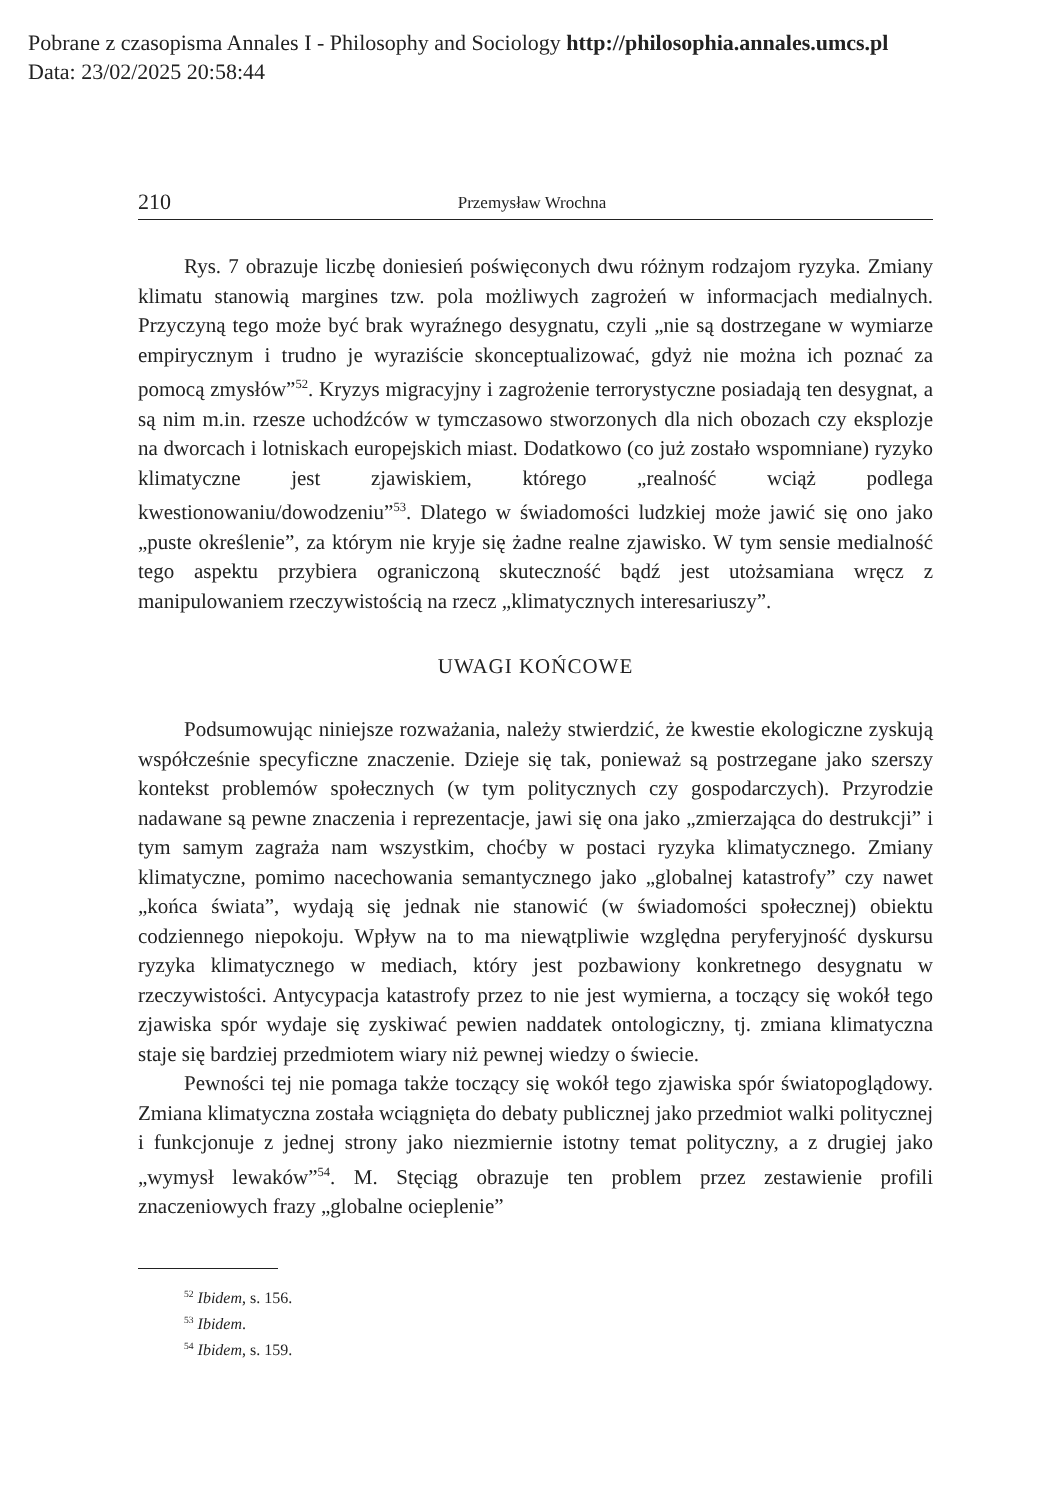Pobrane z czasopisma Annales I - Philosophy and Sociology http://philosophia.annales.umcs.pl
Data: 23/02/2025 20:58:44
210 Przemysław Wrochna
Rys. 7 obrazuje liczbę doniesień poświęconych dwu różnym rodzajom ryzyka. Zmiany klimatu stanowią margines tzw. pola możliwych zagrożeń w informacjach medialnych. Przyczyną tego może być brak wyraźnego desygnatu, czyli „nie są dostrzegane w wymiarze empirycznym i trudno je wyraziście skonceptualizować, gdyż nie można ich poznać za pomocą zmysłów”<sup>52</sup>. Kryzys migracyjny i zagrożenie terrorystyczne posiadają ten desygnat, a są nim m.in. rzesze uchodźców w tymczasowo stworzonych dla nich obozach czy eksplozje na dworcach i lotniskach europejskich miast. Dodatkowo (co już zostało wspomniane) ryzyko klimatyczne jest zjawiskiem, którego „realność wciąż podlega kwestionowaniu/dowodzeniu”<sup>53</sup>. Dlatego w świadomości ludzkiej może jawić się ono jako „puste określenie”, za którym nie kryje się żadne realne zjawisko. W tym sensie medialność tego aspektu przybiera ograniczoną skuteczność bądź jest utożsamiana wręcz z manipulowaniem rzeczywistością na rzecz „klimatycznych interesariuszy”.
UWAGI KOŃCOWE
Podsumowując niniejsze rozważania, należy stwierdzić, że kwestie ekologiczne zyskują współcześnie specyficzne znaczenie. Dzieje się tak, ponieważ są postrzegane jako szerszy kontekst problemów społecznych (w tym politycznych czy gospodarczych). Przyrodzie nadawane są pewne znaczenia i reprezentacje, jawi się ona jako „zmierzająca do destrukcji” i tym samym zagraża nam wszystkim, choćby w postaci ryzyka klimatycznego. Zmiany klimatyczne, pomimo nacechowania semantycznego jako „globalnej katastrofy” czy nawet „końca świata”, wydają się jednak nie stanowić (w świadomości społecznej) obiektu codziennego niepokoju. Wpływ na to ma niewątpliwie względna peryferyjność dyskursu ryzyka klimatycznego w mediach, który jest pozbawiony konkretnego desygnatu w rzeczywistości. Antycypacja katastrofy przez to nie jest wymierna, a toczący się wokół tego zjawiska spór wydaje się zyskiwać pewien naddatek ontologiczny, tj. zmiana klimatyczna staje się bardziej przedmiotem wiary niż pewnej wiedzy o świecie.
Pewności tej nie pomaga także toczący się wokół tego zjawiska spór światopoglądowy. Zmiana klimatyczna została wciągnięta do debaty publicznej jako przedmiot walki politycznej i funkcjonuje z jednej strony jako niezmiernie istotny temat polityczny, a z drugiej jako „wymysł lewaków”<sup>54</sup>. M. Stęciąg obrazuje ten problem przez zestawienie profili znaczeniowych frazy „globalne ocieplenie”
<sup>52</sup> Ibidem, s. 156.
<sup>53</sup> Ibidem.
<sup>54</sup> Ibidem, s. 159.